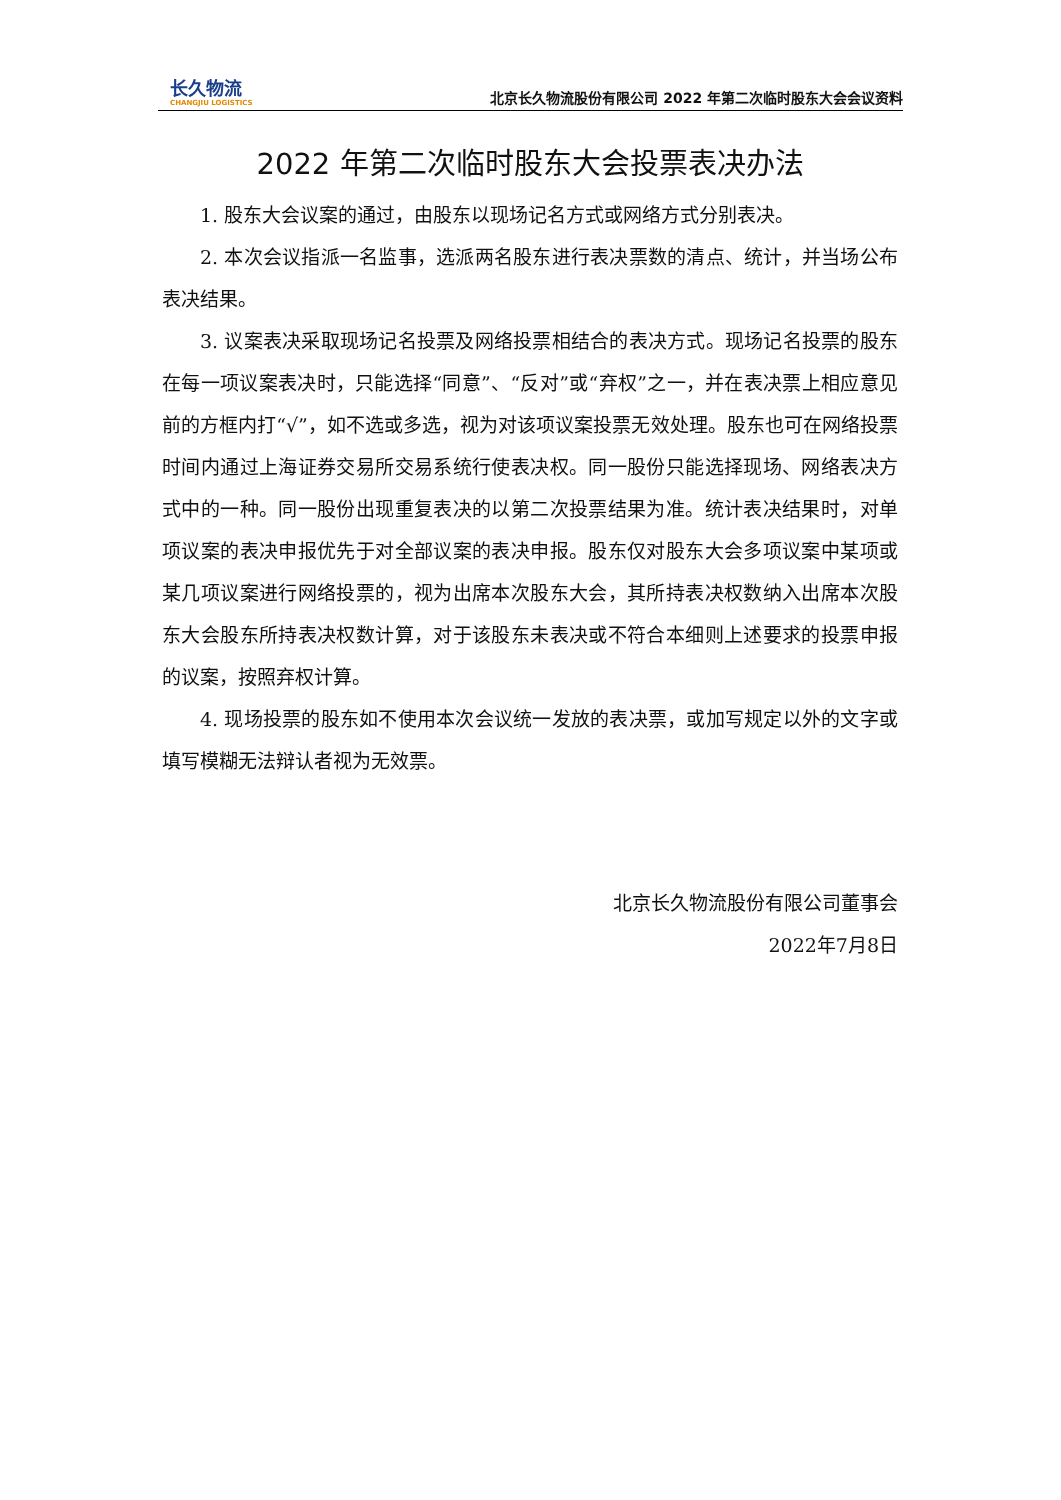长久物流
CHANGJIU LOGISTICS
北京长久物流股份有限公司 2022 年第二次临时股东大会会议资料
2022 年第二次临时股东大会投票表决办法
1. 股东大会议案的通过，由股东以现场记名方式或网络方式分别表决。
2. 本次会议指派一名监事，选派两名股东进行表决票数的清点、统计，并当场公布表决结果。
3. 议案表决采取现场记名投票及网络投票相结合的表决方式。现场记名投票的股东在每一项议案表决时，只能选择“同意”、“反对”或“弃权”之一，并在表决票上相应意见前的方框内打“√”，如不选或多选，视为对该项议案投票无效处理。股东也可在网络投票时间内通过上海证券交易所交易系统行使表决权。同一股份只能选择现场、网络表决方式中的一种。同一股份出现重复表决的以第二次投票结果为准。统计表决结果时，对单项议案的表决申报优先于对全部议案的表决申报。股东仅对股东大会多项议案中某项或某几项议案进行网络投票的，视为出席本次股东大会，其所持表决权数纳入出席本次股东大会股东所持表决权数计算，对于该股东未表决或不符合本细则上述要求的投票申报的议案，按照弃权计算。
4. 现场投票的股东如不使用本次会议统一发放的表决票，或加写规定以外的文字或填写模糊无法辩认者视为无效票。
北京长久物流股份有限公司董事会
2022年7月8日